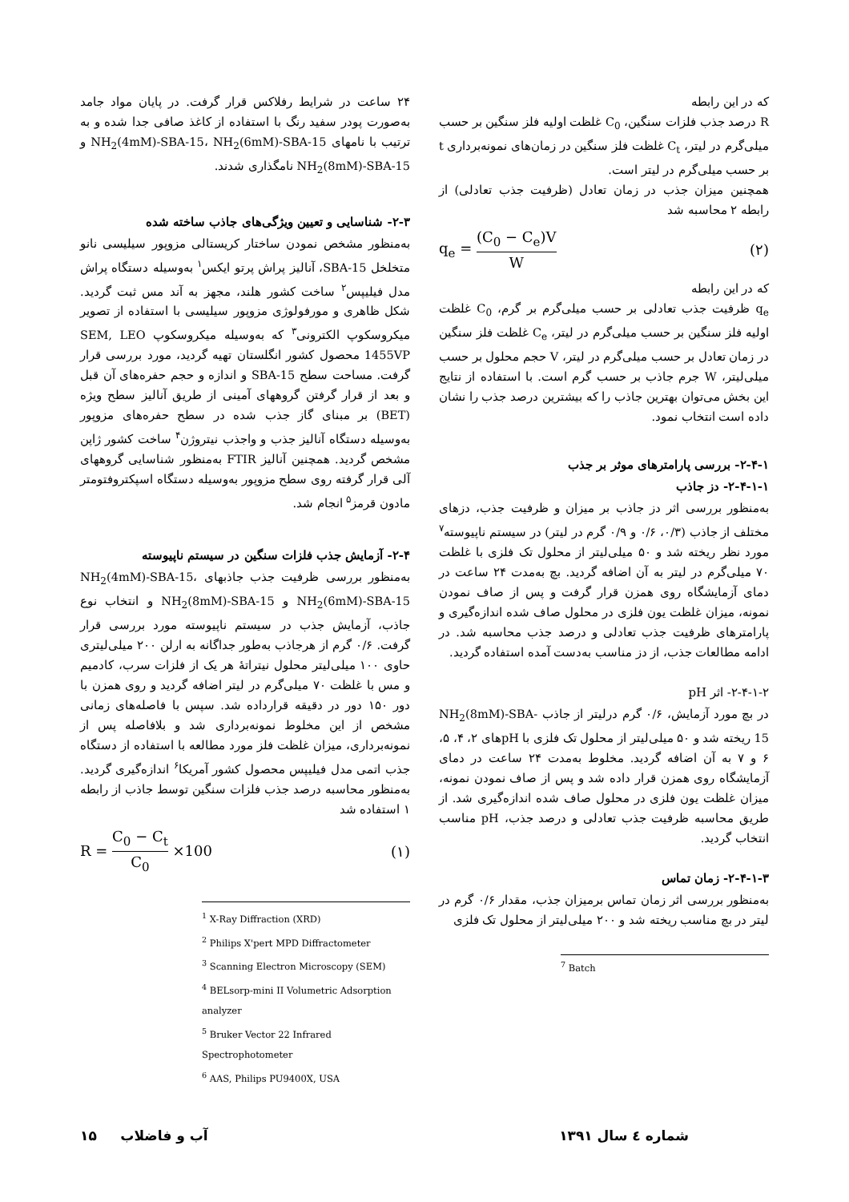۲۴ ساعت در شرایط رفلاکس قرار گرفت. در پایان مواد جامد به‌صورت پودر سفید رنگ با استفاده از کاغذ صافی جدا شده و به ترتیب با نامهای NH<sub>2</sub>(4mM)-SBA-15، NH<sub>2</sub>(6mM)-SBA-15 و NH<sub>2</sub>(8mM)-SBA-15 نامگذاری شدند.
۲-۳- شناسایی و تعیین ویژگی‌های جاذب ساخته شده
به‌منظور مشخص نمودن ساختار کریستالی مزوپور سیلیسی نانو متخلخل SBA-15، آنالیز پراش پرتو ایکس<sup>۱</sup> به‌وسیله دستگاه پراش مدل فیلیپس<sup>۲</sup> ساخت کشور هلند، مجهز به آند مس ثبت گردید. شکل ظاهری و مورفولوژی مزوپور سیلیسی با استفاده از تصویر میکروسکوپ الکترونی<sup>۳</sup> که به‌وسیله میکروسکوپ SEM, LEO 1455VP محصول کشور انگلستان تهیه گردید، مورد بررسی قرار گرفت. مساحت سطح SBA-15 و اندازه و حجم حفره‌های آن قبل و بعد از قرار گرفتن گروههای آمینی از طریق آنالیز سطح ویژه (BET) بر مبنای گاز جذب شده در سطح حفره‌های مزوپور به‌وسیله دستگاه آنالیز جذب و واجذب نیتروژن<sup>۴</sup> ساخت کشور ژاپن مشخص گردید. همچنین آنالیز FTIR به‌منظور شناسایی گروههای آلی قرار گرفته روی سطح مزوپور به‌وسیله دستگاه اسپکتروفتومتر مادون قرمز<sup>۵</sup> انجام شد.
۲-۴- آزمایش جذب فلزات سنگین در سیستم ناپیوسته
به‌منظور بررسی ظرفیت جذب جاذبهای NH<sub>2</sub>(4mM)-SBA-15، NH<sub>2</sub>(6mM)-SBA-15 و NH<sub>2</sub>(8mM)-SBA-15 و انتخاب نوع جاذب، آزمایش جذب در سیستم ناپیوسته مورد بررسی قرار گرفت. ۰/۶ گرم از هرجاذب به‌طور جداگانه به ارلن ۲۰۰ میلی‌لیتری حاوی ۱۰۰ میلی‌لیتر محلول نیتراتهٔ هر یک از فلزات سرب، کادمیم و مس با غلظت ۷۰ میلی‌گرم در لیتر اضافه گردید و روی همزن با دور ۱۵۰ دور در دقیقه قرارداده شد. سپس با فاصله‌های زمانی مشخص از این مخلوط نمونه‌برداری شد و بلافاصله پس از نمونه‌برداری، میزان غلظت فلز مورد مطالعه با استفاده از دستگاه جذب اتمی مدل فیلیپس محصول کشور آمریکا<sup>۶</sup> اندازه‌گیری گردید. به‌منظور محاسبه درصد جذب فلزات سنگین توسط جاذب از رابطه ۱ استفاده شد
R = C<sub>0</sub> − C<sub>t</sub> C<sub>0</sub> ×100 (۱)
<sup>1</sup> X-Ray Diffraction (XRD)
<sup>2</sup> Philips X'pert MPD Diffractometer
<sup>3</sup> Scanning Electron Microscopy (SEM)
<sup>4</sup> BELsorp-mini II Volumetric Adsorption analyzer
<sup>5</sup> Bruker Vector 22 Infrared Spectrophotometer
<sup>6</sup> AAS, Philips PU9400X, USA
که در این رابطه
R درصد جذب فلزات سنگین، C<sub>0</sub> غلظت اولیه فلز سنگین بر حسب میلی‌گرم در لیتر، C<sub>t</sub> غلظت فلز سنگین در زمان‌های نمونه‌برداری t بر حسب میلی‌گرم در لیتر است.
همچنین میزان جذب در زمان تعادل (ظرفیت جذب تعادلی) از رابطه ۲ محاسبه شد
q<sub>e</sub> = (C<sub>0</sub> − C<sub>e</sub>)V W (۲)
که در این رابطه
q<sub>e</sub> ظرفیت جذب تعادلی بر حسب میلی‌گرم بر گرم، C<sub>0</sub> غلظت اولیه فلز سنگین بر حسب میلی‌گرم در لیتر، C<sub>e</sub> غلظت فلز سنگین در زمان تعادل بر حسب میلی‌گرم در لیتر، V حجم محلول بر حسب میلی‌لیتر، W جرم جاذب بر حسب گرم است. با استفاده از نتایج این بخش می‌توان بهترین جاذب را که بیشترین درصد جذب را نشان داده است انتخاب نمود.
۲-۴-۱- بررسی پارامترهای موثر بر جذب
۲-۴-۱-۱- دز جاذب
به‌منظور بررسی اثر دز جاذب بر میزان و ظرفیت جذب، دزهای مختلف از جاذب (۰/۳، ۰/۶ و ۰/۹ گرم در لیتر) در سیستم ناپیوسته<sup>۷</sup> مورد نظر ریخته شد و ۵۰ میلی‌لیتر از محلول تک فلزی با غلظت ۷۰ میلی‌گرم در لیتر به آن اضافه گردید. بچ به‌مدت ۲۴ ساعت در دمای آزمایشگاه روی همزن قرار گرفت و پس از صاف نمودن نمونه، میزان غلظت یون فلزی در محلول صاف شده اندازه‌گیری و پارامترهای ظرفیت جذب تعادلی و درصد جذب محاسبه شد. در ادامه مطالعات جذب، از دز مناسب به‌دست آمده استفاده گردید.
۲-۴-۱-۲- اثر pH
در بچ مورد آزمایش، ۰/۶ گرم درلیتر از جاذب NH<sub>2</sub>(8mM)-SBA-15 ریخته شد و ۵۰ میلی‌لیتر از محلول تک فلزی با pHهای ۲، ۴، ۵، ۶ و ۷ به آن اضافه گردید. مخلوط به‌مدت ۲۴ ساعت در دمای آزمایشگاه روی همزن قرار داده شد و پس از صاف نمودن نمونه، میزان غلظت یون فلزی در محلول صاف شده اندازه‌گیری شد. از طریق محاسبه ظرفیت جذب تعادلی و درصد جذب، pH مناسب انتخاب گردید.
۲-۴-۱-۳- زمان تماس
به‌منظور بررسی اثر زمان تماس برمیزان جذب، مقدار ۰/۶ گرم در لیتر در بچ مناسب ریخته شد و ۲۰۰ میلی‌لیتر از محلول تک فلزی
<sup>7</sup> Batch
شماره ٤ سال ۱۳۹۱ آب و فاضلاب ۱۵